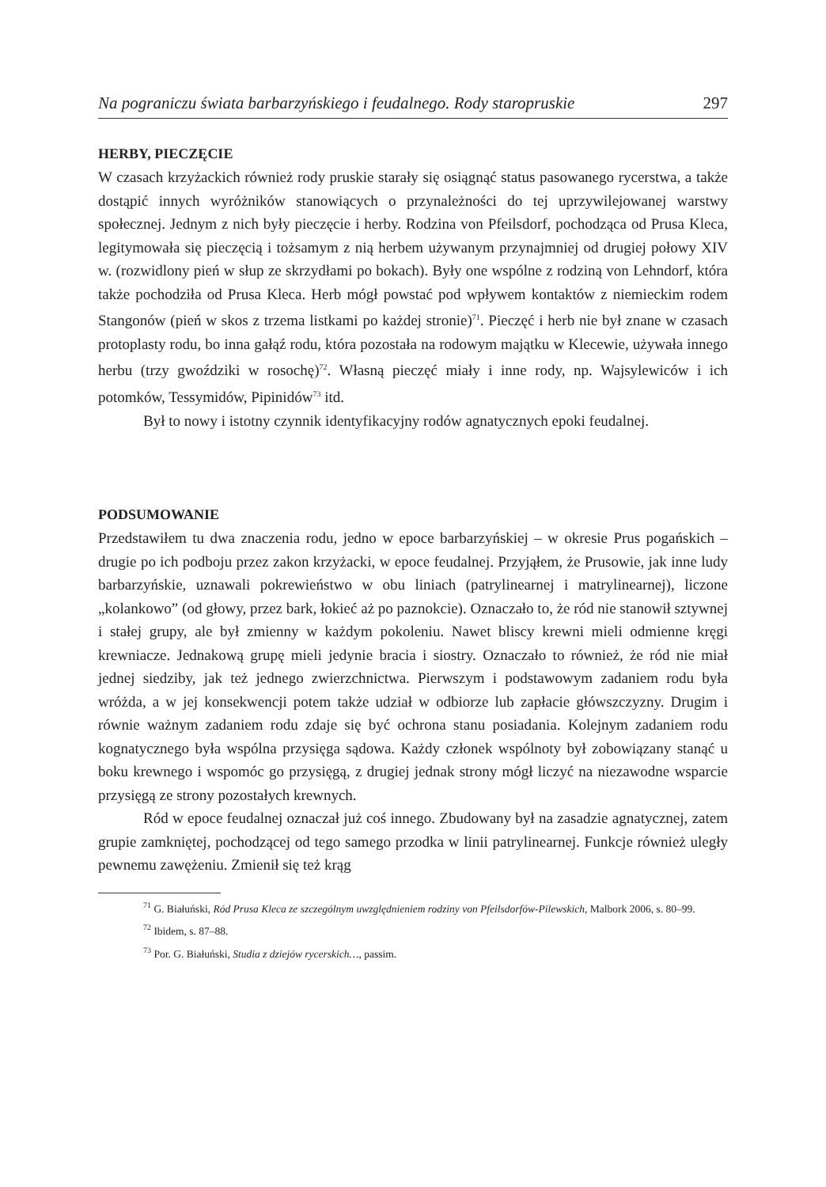Na pograniczu świata barbarzyńskiego i feudalnego. Rody staropruskie 297
HERBY, PIECZĘCIE
W czasach krzyżackich również rody pruskie starały się osiągnąć status pasowanego rycerstwa, a także dostąpić innych wyróżników stanowiących o przynależności do tej uprzywilejowanej warstwy społecznej. Jednym z nich były pieczęcie i herby. Rodzina von Pfeilsdorf, pochodząca od Prusa Kleca, legitymowała się pieczęcią i tożsamym z nią herbem używanym przynajmniej od drugiej połowy XIV w. (rozwidlony pień w słup ze skrzydłami po bokach). Były one wspólne z rodziną von Lehndorf, która także pochodziła od Prusa Kleca. Herb mógł powstać pod wpływem kontaktów z niemieckim rodem Stangonów (pień w skos z trzema listkami po każdej stronie)<sup>71</sup>. Pieczęć i herb nie był znane w czasach protoplasty rodu, bo inna gałąź rodu, która pozostała na rodowym majątku w Klecewie, używała innego herbu (trzy gwoździki w rosochę)<sup>72</sup>. Własną pieczęć miały i inne rody, np. Wajsylewiców i ich potomków, Tessymidów, Pipinidów<sup>73</sup> itd.
Był to nowy i istotny czynnik identyfikacyjny rodów agnatycznych epoki feudalnej.
PODSUMOWANIE
Przedstawiłem tu dwa znaczenia rodu, jedno w epoce barbarzyńskiej – w okresie Prus pogańskich – drugie po ich podboju przez zakon krzyżacki, w epoce feudalnej. Przyjąłem, że Prusowie, jak inne ludy barbarzyńskie, uznawali pokrewieństwo w obu liniach (patrylinearnej i matrylinearnej), liczone „kolankowo” (od głowy, przez bark, łokieć aż po paznokcie). Oznaczało to, że ród nie stanowił sztywnej i stałej grupy, ale był zmienny w każdym pokoleniu. Nawet bliscy krewni mieli odmienne kręgi krewniacze. Jednakową grupę mieli jedynie bracia i siostry. Oznaczało to również, że ród nie miał jednej siedziby, jak też jednego zwierzchnictwa. Pierwszym i podstawowym zadaniem rodu była wróżda, a w jej konsekwencji potem także udział w odbiorze lub zapłacie główszczyzny. Drugim i równie ważnym zadaniem rodu zdaje się być ochrona stanu posiadania. Kolejnym zadaniem rodu kognatycznego była wspólna przysięga sądowa. Każdy członek wspólnoty był zobowiązany stanąć u boku krewnego i wspomóc go przysięgą, z drugiej jednak strony mógł liczyć na niezawodne wsparcie przysięgą ze strony pozostałych krewnych.
Ród w epoce feudalnej oznaczał już coś innego. Zbudowany był na zasadzie agnatycznej, zatem grupie zamkniętej, pochodzącej od tego samego przodka w linii patrylinearnej. Funkcje również uległy pewnemu zawężeniu. Zmienił się też krąg
<sup>71</sup> G. Białuński, Ród Prusa Kleca ze szczególnym uwzględnieniem rodziny von Pfeilsdorfów-Pilewskich, Malbork 2006, s. 80–99.
<sup>72</sup> Ibidem, s. 87–88.
<sup>73</sup> Por. G. Białuński, Studia z dziejów rycerskich…, passim.